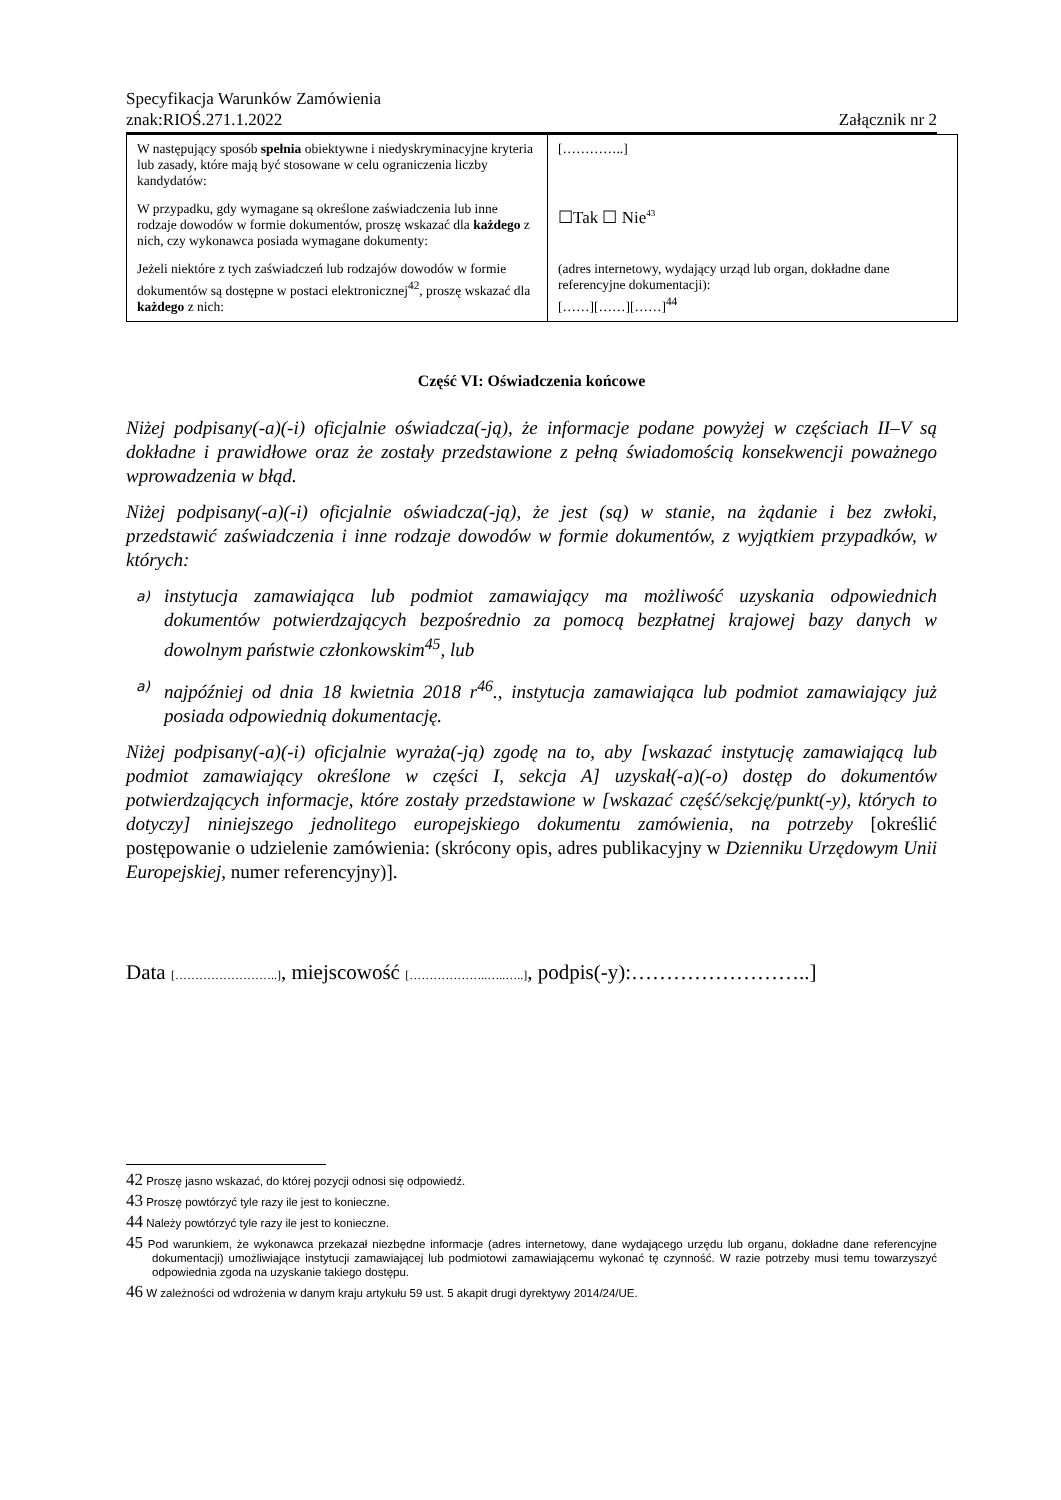Specyfikacja Warunków Zamówienia
znak:RIOŚ.271.1.2022 Załącznik nr 2
| W następujący sposób spełnia obiektywne i niedyskryminacyjne kryteria lub zasady, które mają być stosowane w celu ograniczenia liczby kandydatów: | […………..] |
| W przypadku, gdy wymagane są określone zaświadczenia lub inne rodzaje dowodów w formie dokumentów, proszę wskazać dla każdego z nich, czy wykonawca posiada wymagane dokumenty: | ☐Tak ☐ Nie<sup>43</sup> |
| Jeżeli niektóre z tych zaświadczeń lub rodzajów dowodów w formie dokumentów są dostępne w postaci elektronicznej<sup>42</sup>, proszę wskazać dla każdego z nich: | (adres internetowy, wydający urząd lub organ, dokładne dane referencyjne dokumentacji): [……][……][……]<sup>44</sup> |
Część VI: Oświadczenia końcowe
Niżej podpisany(-a)(-i) oficjalnie oświadcza(-ją), że informacje podane powyżej w częściach II–V są dokładne i prawidłowe oraz że zostały przedstawione z pełną świadomością konsekwencji poważnego wprowadzenia w błąd.
Niżej podpisany(-a)(-i) oficjalnie oświadcza(-ją), że jest (są) w stanie, na żądanie i bez zwłoki, przedstawić zaświadczenia i inne rodzaje dowodów w formie dokumentów, z wyjątkiem przypadków, w których:
a)
instytucja zamawiająca lub podmiot zamawiający ma możliwość uzyskania odpowiednich dokumentów potwierdzających bezpośrednio za pomocą bezpłatnej krajowej bazy danych w dowolnym państwie członkowskim<sup>45</sup>, lub
a)
najpóźniej od dnia 18 kwietnia 2018 r<sup>46</sup>., instytucja zamawiająca lub podmiot zamawiający już posiada odpowiednią dokumentację.
Niżej podpisany(-a)(-i) oficjalnie wyraża(-ją) zgodę na to, aby [wskazać instytucję zamawiającą lub podmiot zamawiający określone w części I, sekcja A] uzyskał(-a)(-o) dostęp do dokumentów potwierdzających informacje, które zostały przedstawione w [wskazać część/sekcję/punkt(-y), których to dotyczy] niniejszego jednolitego europejskiego dokumentu zamówienia, na potrzeby [określić postępowanie o udzielenie zamówienia: (skrócony opis, adres publikacyjny w Dzienniku Urzędowym Unii Europejskiej, numer referencyjny)].
Data [……………………..], miejscowość [………………..…..…..], podpis(-y):……………………..]
42 Proszę jasno wskazać, do której pozycji odnosi się odpowiedź.
43 Proszę powtórzyć tyle razy ile jest to konieczne.
44 Należy powtórzyć tyle razy ile jest to konieczne.
45 Pod warunkiem, że wykonawca przekazał niezbędne informacje (adres internetowy, dane wydającego urzędu lub organu, dokładne dane referencyjne dokumentacji) umożliwiające instytucji zamawiającej lub podmiotowi zamawiającemu wykonać tę czynność. W razie potrzeby musi temu towarzyszyć odpowiednia zgoda na uzyskanie takiego dostępu.
46 W zależności od wdrożenia w danym kraju artykułu 59 ust. 5 akapit drugi dyrektywy 2014/24/UE.